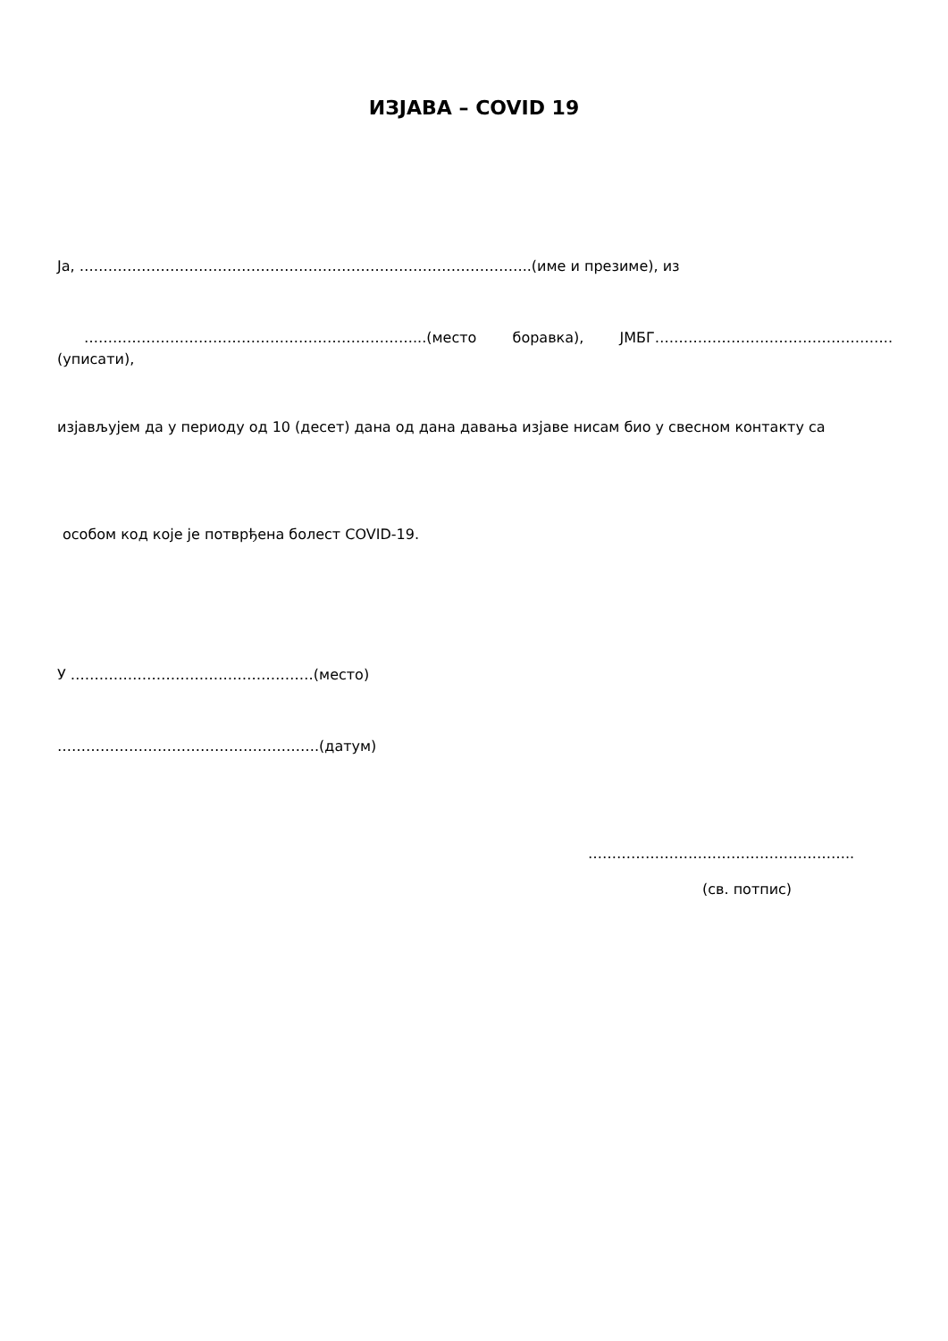ИЗЈАВА – COVID 19
Ја, …………………………………………………………………………………..(име и презиме), из
……………………………………………………………...(место боравка), ЈМБГ…………………………………………..
(уписати),
изјављујем да у периоду од 10 (десет) дана од дана давања изјаве нисам био у свесном контакту са
особом код које је потврђена болест COVID-19.
У ……………………………………………(место)
……………………………………………….(датум)
………………………………………………..
(св. потпис)